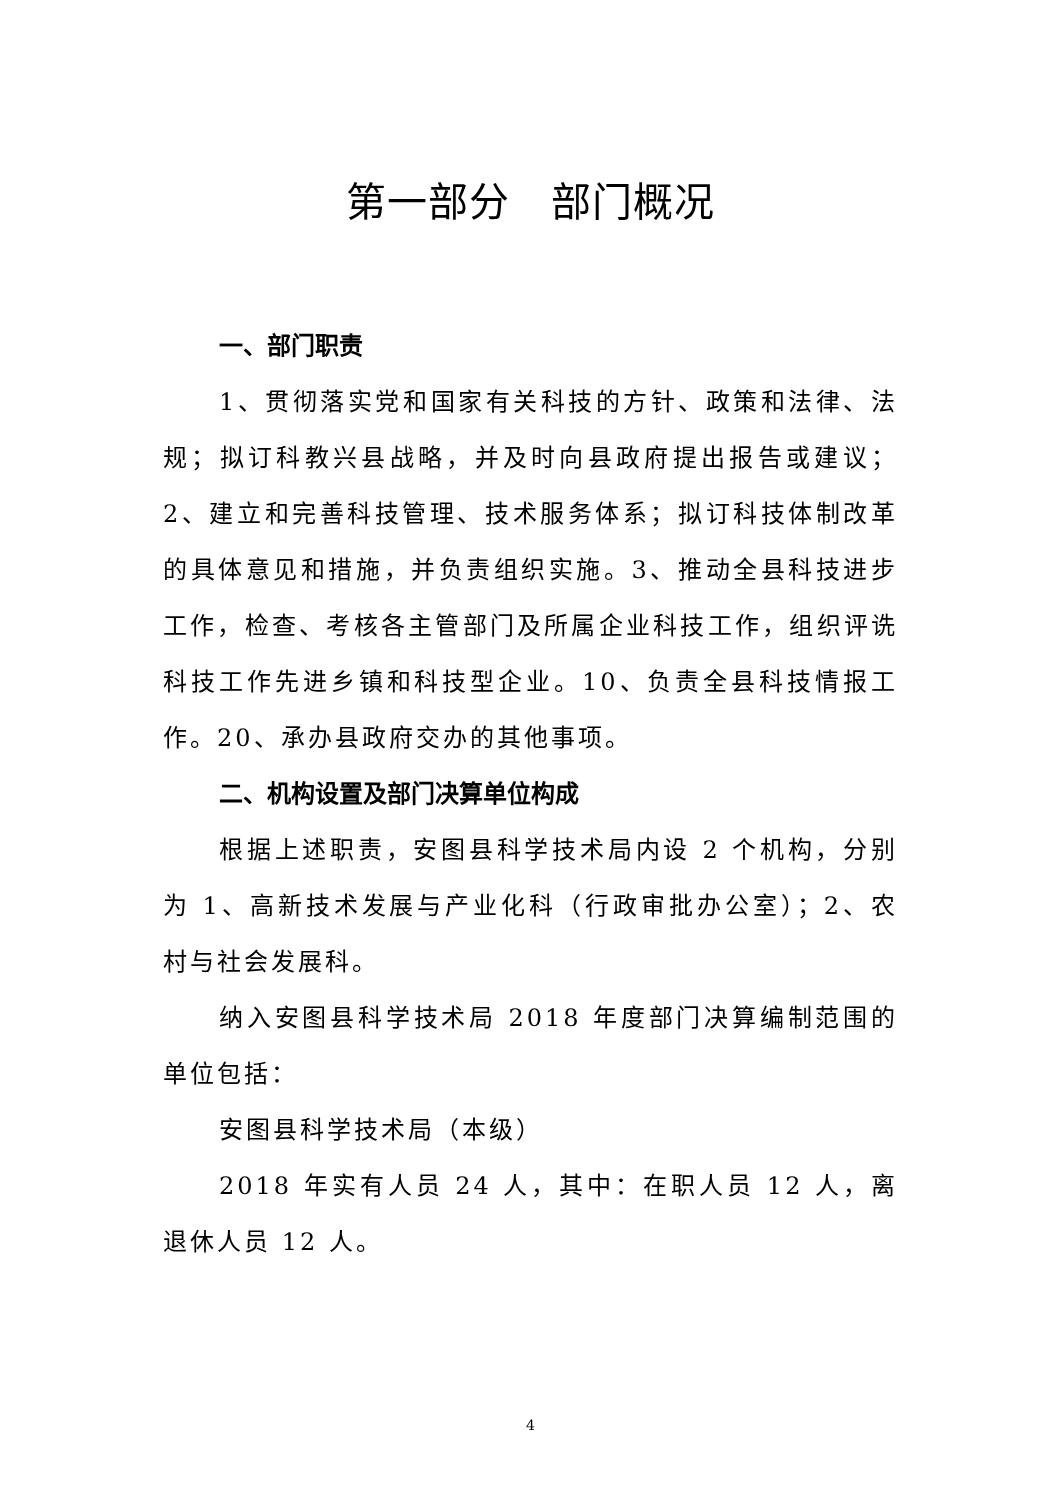第一部分　部门概况
一、部门职责
1、贯彻落实党和国家有关科技的方针、政策和法律、法规；拟订科教兴县战略，并及时向县政府提出报告或建议；2、建立和完善科技管理、技术服务体系；拟订科技体制改革的具体意见和措施，并负责组织实施。3、推动全县科技进步工作，检查、考核各主管部门及所属企业科技工作，组织评诜科技工作先进乡镇和科技型企业。10、负责全县科技情报工作。20、承办县政府交办的其他事项。
二、机构设置及部门决算单位构成
根据上述职责，安图县科学技术局内设 2 个机构，分别为 1、高新技术发展与产业化科（行政审批办公室）；2、农村与社会发展科。
纳入安图县科学技术局 2018 年度部门决算编制范围的单位包括：
安图县科学技术局（本级）
2018 年实有人员 24 人，其中：在职人员 12 人，离退休人员 12 人。
4